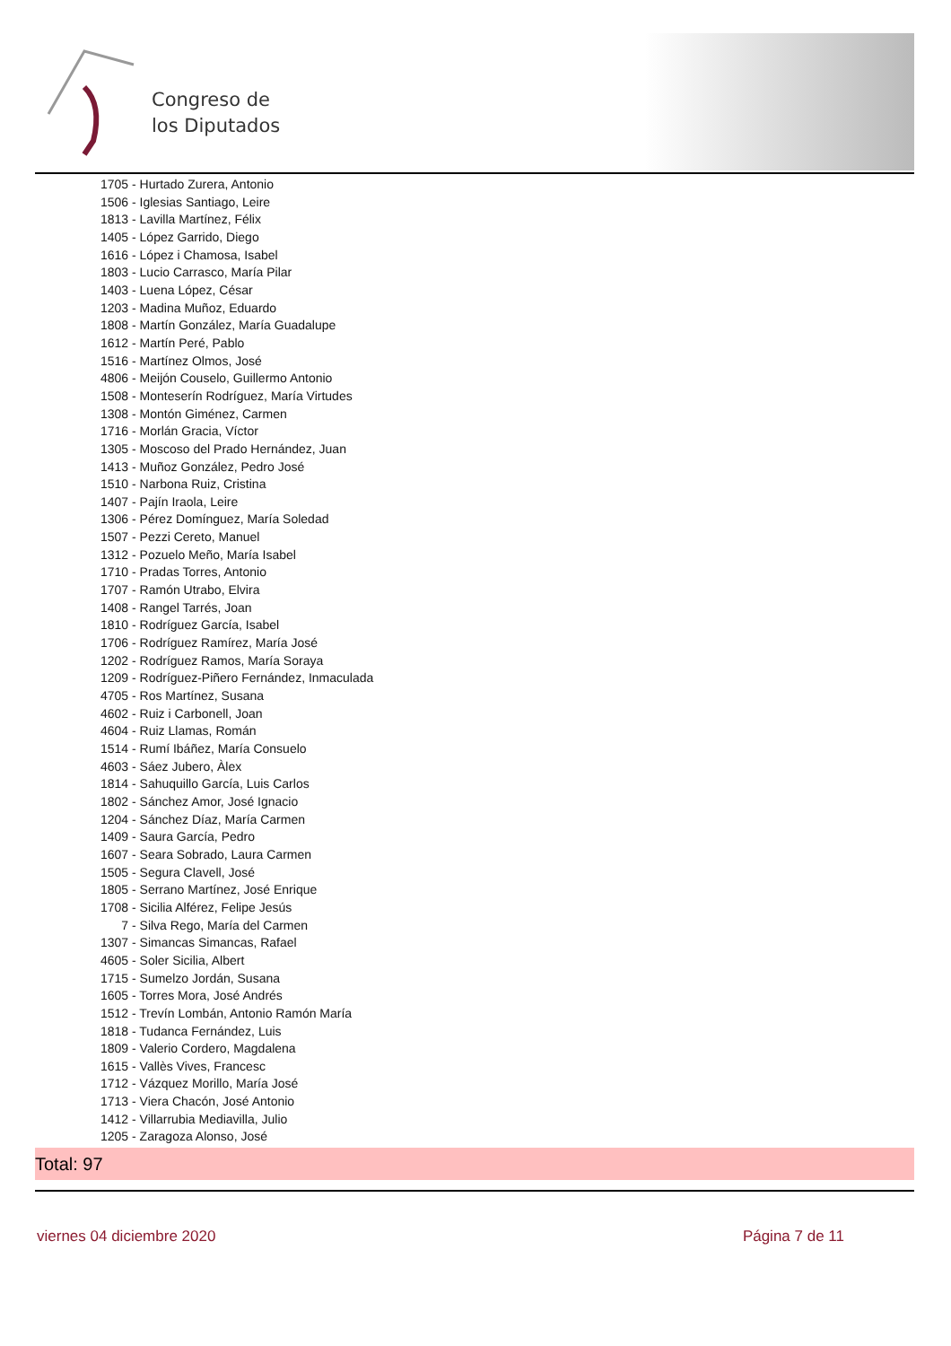Congreso de
los Diputados
1705 - Hurtado Zurera, Antonio
1506 - Iglesias Santiago, Leire
1813 - Lavilla Martínez, Félix
1405 - López Garrido, Diego
1616 - López i Chamosa, Isabel
1803 - Lucio Carrasco, María Pilar
1403 - Luena López, César
1203 - Madina Muñoz, Eduardo
1808 - Martín González, María Guadalupe
1612 - Martín Peré, Pablo
1516 - Martínez Olmos, José
4806 - Meijón Couselo, Guillermo Antonio
1508 - Monteserín Rodríguez, María Virtudes
1308 - Montón Giménez, Carmen
1716 - Morlán Gracia, Víctor
1305 - Moscoso del Prado Hernández, Juan
1413 - Muñoz González, Pedro José
1510 - Narbona Ruiz, Cristina
1407 - Pajín Iraola, Leire
1306 - Pérez Domínguez, María Soledad
1507 - Pezzi Cereto, Manuel
1312 - Pozuelo Meño, María Isabel
1710 - Pradas Torres, Antonio
1707 - Ramón Utrabo, Elvira
1408 - Rangel Tarrés, Joan
1810 - Rodríguez García, Isabel
1706 - Rodríguez Ramírez, María José
1202 - Rodríguez Ramos, María Soraya
1209 - Rodríguez-Piñero Fernández, Inmaculada
4705 - Ros Martínez, Susana
4602 - Ruiz i Carbonell, Joan
4604 - Ruiz Llamas, Román
1514 - Rumí Ibáñez, María Consuelo
4603 - Sáez Jubero, Àlex
1814 - Sahuquillo García, Luis Carlos
1802 - Sánchez Amor, José Ignacio
1204 - Sánchez Díaz, María Carmen
1409 - Saura García, Pedro
1607 - Seara Sobrado, Laura Carmen
1505 - Segura Clavell, José
1805 - Serrano Martínez, José Enrique
1708 - Sicilia Alférez, Felipe Jesús
7 - Silva Rego, María del Carmen
1307 - Simancas Simancas, Rafael
4605 - Soler Sicilia, Albert
1715 - Sumelzo Jordán, Susana
1605 - Torres Mora, José Andrés
1512 - Trevín Lombán, Antonio Ramón María
1818 - Tudanca Fernández, Luis
1809 - Valerio Cordero, Magdalena
1615 - Vallès Vives, Francesc
1712 - Vázquez Morillo, María José
1713 - Viera Chacón, José Antonio
1412 - Villarrubia Mediavilla, Julio
1205 - Zaragoza Alonso, José
Total: 97
viernes 04 diciembre 2020 Página 7 de 11